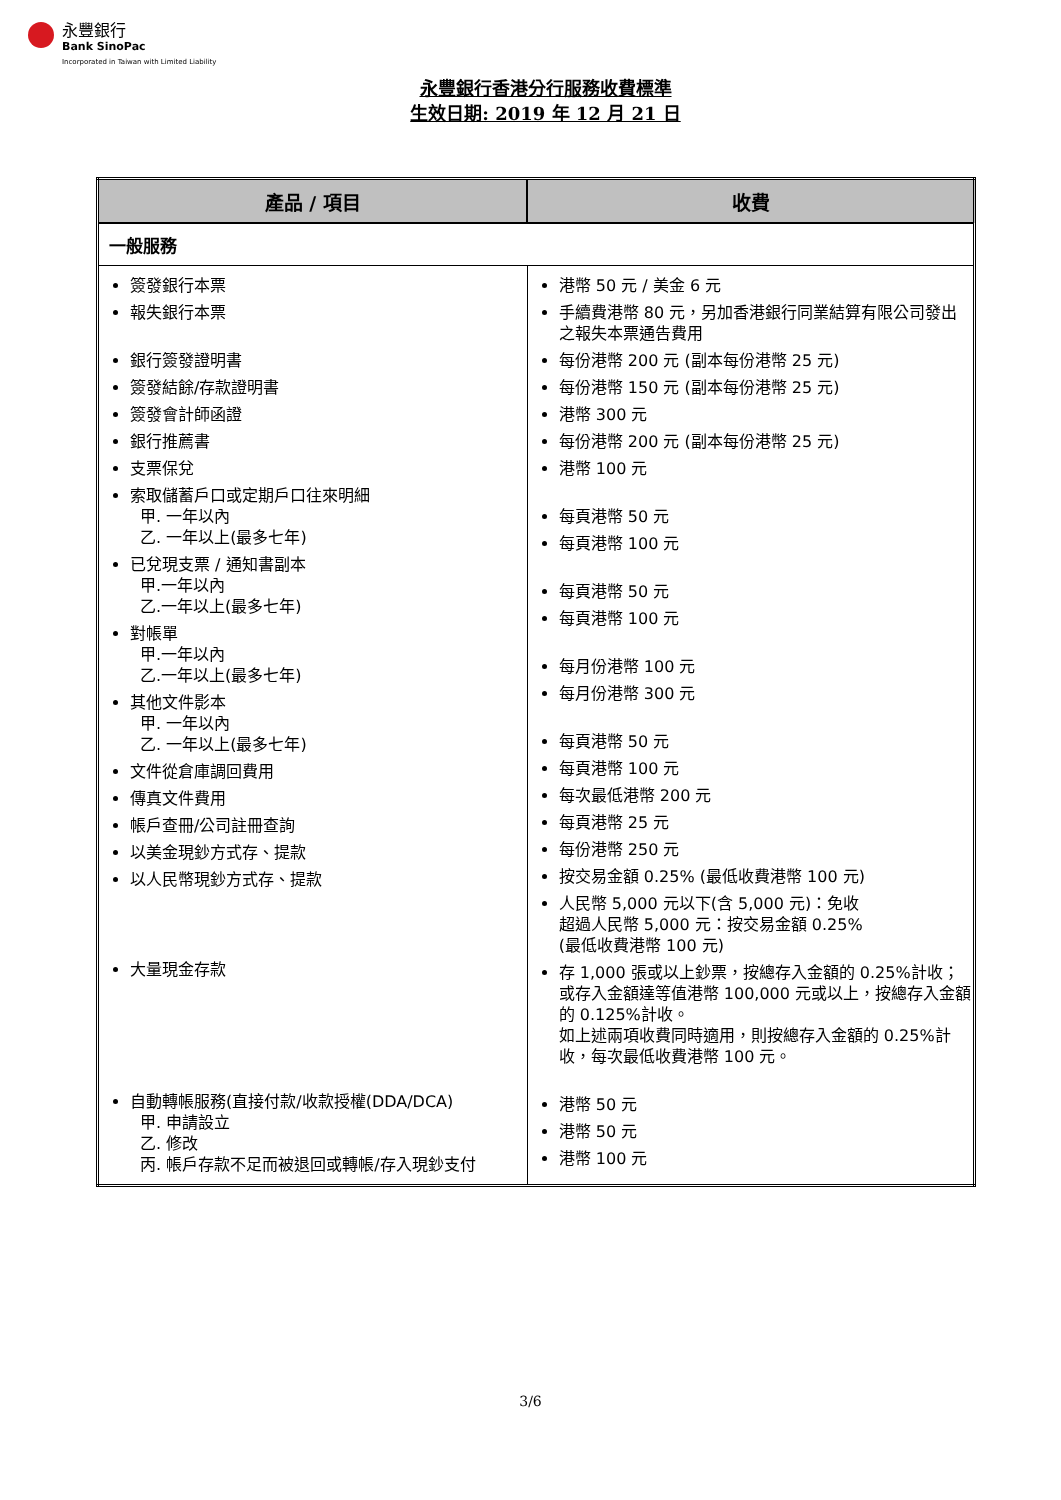永豐銀行
Bank SinoPac
Incorporated in Taiwan with Limited Liability
永豐銀行香港分行服務收費標準
生效日期: 2019 年 12 月 21 日
| 產品 / 項目 | 收費 |
| --- | --- |
| 一般服務 | |
| 簽發銀行本票 報失銀行本票 銀行簽發證明書 簽發結餘/存款證明書 簽發會計師函證 銀行推薦書 支票保兌 索取儲蓄戶口或定期戶口往來明細 甲. 一年以內 乙. 一年以上(最多七年) 已兌現支票 / 通知書副本 甲.一年以內 乙.一年以上(最多七年) 對帳單 甲.一年以內 乙.一年以上(最多七年) 其他文件影本 甲. 一年以內 乙. 一年以上(最多七年) 文件從倉庫調回費用 傳真文件費用 帳戶查冊/公司註冊查詢 以美金現鈔方式存、提款 以人民幣現鈔方式存、提款 大量現金存款 自動轉帳服務(直接付款/收款授權(DDA/DCA) 甲. 申請設立 乙. 修改 丙. 帳戶存款不足而被退回或轉帳/存入現鈔支付 | 港幣 50 元 / 美金 6 元 手續費港幣 80 元，另加香港銀行同業結算有限公司發出之報失本票通告費用 每份港幣 200 元 (副本每份港幣 25 元) 每份港幣 150 元 (副本每份港幣 25 元) 港幣 300 元 每份港幣 200 元 (副本每份港幣 25 元) 港幣 100 元 每頁港幣 50 元 每頁港幣 100 元 每頁港幣 50 元 每頁港幣 100 元 每月份港幣 100 元 每月份港幣 300 元 每頁港幣 50 元 每頁港幣 100 元 每次最低港幣 200 元 每頁港幣 25 元 每份港幣 250 元 按交易金額 0.25% (最低收費港幣 100 元) 人民幣 5,000 元以下(含 5,000 元)：免收 超過人民幣 5,000 元：按交易金額 0.25% (最低收費港幣 100 元) 存 1,000 張或以上鈔票，按總存入金額的 0.25%計收；或存入金額達等值港幣 100,000 元或以上，按總存入金額的 0.125%計收。 如上述兩項收費同時適用，則按總存入金額的 0.25%計收，每次最低收費港幣 100 元。 港幣 50 元 港幣 50 元 港幣 100 元 |
3/6